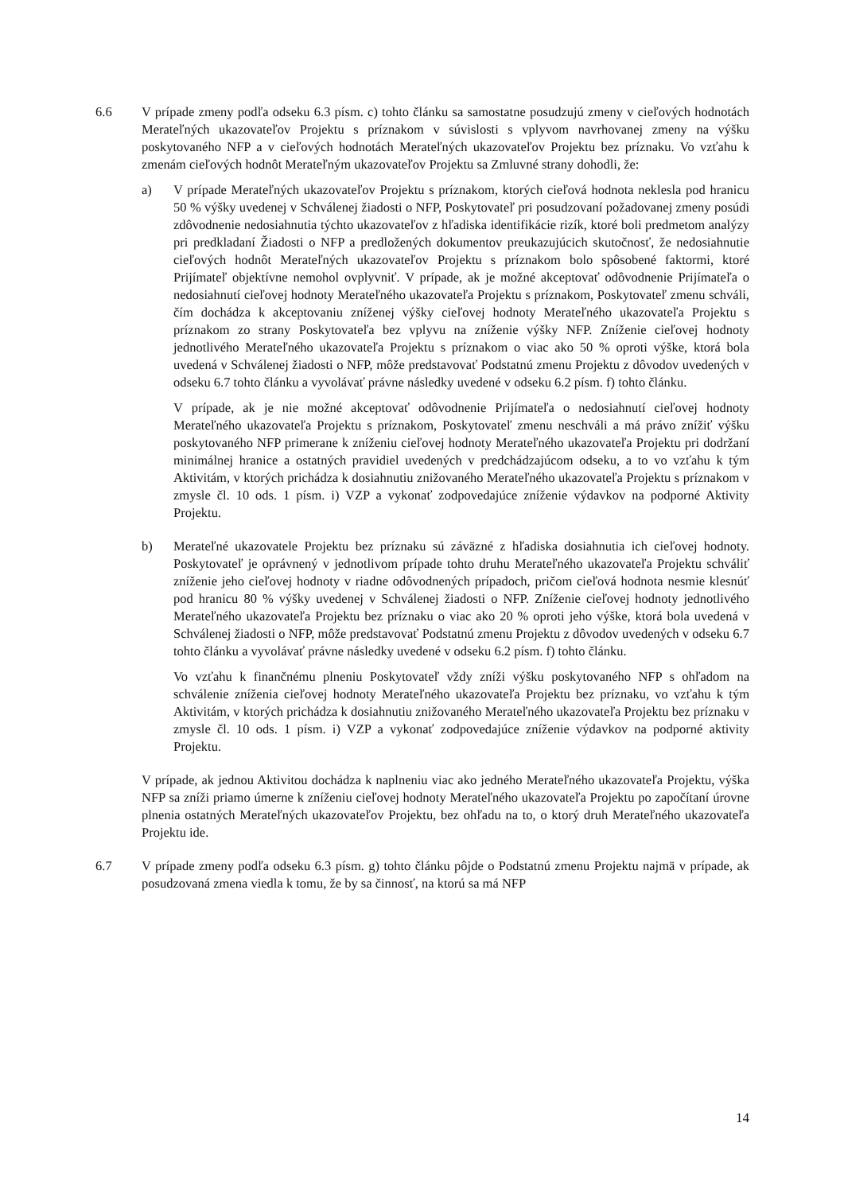6.6 V prípade zmeny podľa odseku 6.3 písm. c) tohto článku sa samostatne posudzujú zmeny v cieľových hodnotách Merateľných ukazovateľov Projektu s príznakom v súvislosti s vplyvom navrhovanej zmeny na výšku poskytovaného NFP a v cieľových hodnotách Merateľných ukazovateľov Projektu bez príznaku. Vo vzťahu k zmenám cieľových hodnôt Merateľným ukazovateľov Projektu sa Zmluvné strany dohodli, že:
a) V prípade Merateľných ukazovateľov Projektu s príznakom, ktorých cieľová hodnota neklesla pod hranicu 50 % výšky uvedenej v Schválenej žiadosti o NFP, Poskytovateľ pri posudzovaní požadovanej zmeny posúdi zdôvodnenie nedosiahnutia týchto ukazovateľov z hľadiska identifikácie rizík, ktoré boli predmetom analýzy pri predkladaní Žiadosti o NFP a predložených dokumentov preukazujúcich skutočnosť, že nedosiahnutie cieľových hodnôt Merateľných ukazovateľov Projektu s príznakom bolo spôsobené faktormi, ktoré Prijímateľ objektívne nemohol ovplyvniť. V prípade, ak je možné akceptovať odôvodnenie Prijímateľa o nedosiahnutí cieľovej hodnoty Merateľného ukazovateľa Projektu s príznakom, Poskytovateľ zmenu schváli, čím dochádza k akceptovaniu zníženej výšky cieľovej hodnoty Merateľného ukazovateľa Projektu s príznakom zo strany Poskytovateľa bez vplyvu na zníženie výšky NFP. Zníženie cieľovej hodnoty jednotlivého Merateľného ukazovateľa Projektu s príznakom o viac ako 50 % oproti výške, ktorá bola uvedená v Schválenej žiadosti o NFP, môže predstavovať Podstatnú zmenu Projektu z dôvodov uvedených v odseku 6.7 tohto článku a vyvolávať právne následky uvedené v odseku 6.2 písm. f) tohto článku.
V prípade, ak je nie možné akceptovať odôvodnenie Prijímateľa o nedosiahnutí cieľovej hodnoty Merateľného ukazovateľa Projektu s príznakom, Poskytovateľ zmenu neschváli a má právo znížiť výšku poskytovaného NFP primerane k zníženiu cieľovej hodnoty Merateľného ukazovateľa Projektu pri dodržaní minimálnej hranice a ostatných pravidiel uvedených v predchádzajúcom odseku, a to vo vzťahu k tým Aktivitám, v ktorých prichádza k dosiahnutiu znižovaného Merateľného ukazovateľa Projektu s príznakom v zmysle čl. 10 ods. 1 písm. i) VZP a vykonať zodpovedajúce zníženie výdavkov na podporné Aktivity Projektu.
b) Merateľné ukazovatele Projektu bez príznaku sú záväzné z hľadiska dosiahnutia ich cieľovej hodnoty. Poskytovateľ je oprávnený v jednotlivom prípade tohto druhu Merateľného ukazovateľa Projektu schváliť zníženie jeho cieľovej hodnoty v riadne odôvodnených prípadoch, pričom cieľová hodnota nesmie klesnúť pod hranicu 80 % výšky uvedenej v Schválenej žiadosti o NFP. Zníženie cieľovej hodnoty jednotlivého Merateľného ukazovateľa Projektu bez príznaku o viac ako 20 % oproti jeho výške, ktorá bola uvedená v Schválenej žiadosti o NFP, môže predstavovať Podstatnú zmenu Projektu z dôvodov uvedených v odseku 6.7 tohto článku a vyvolávať právne následky uvedené v odseku 6.2 písm. f) tohto článku.
Vo vzťahu k finančnému plneniu Poskytovateľ vždy zníži výšku poskytovaného NFP s ohľadom na schválenie zníženia cieľovej hodnoty Merateľného ukazovateľa Projektu bez príznaku, vo vzťahu k tým Aktivitám, v ktorých prichádza k dosiahnutiu znižovaného Merateľného ukazovateľa Projektu bez príznaku v zmysle čl. 10 ods. 1 písm. i) VZP a vykonať zodpovedajúce zníženie výdavkov na podporné aktivity Projektu.
V prípade, ak jednou Aktivitou dochádza k naplneniu viac ako jedného Merateľného ukazovateľa Projektu, výška NFP sa zníži priamo úmerne k zníženiu cieľovej hodnoty Merateľného ukazovateľa Projektu po započítaní úrovne plnenia ostatných Merateľných ukazovateľov Projektu, bez ohľadu na to, o ktorý druh Merateľného ukazovateľa Projektu ide.
6.7 V prípade zmeny podľa odseku 6.3 písm. g) tohto článku pôjde o Podstatnú zmenu Projektu najmä v prípade, ak posudzovaná zmena viedla k tomu, že by sa činnosť, na ktorú sa má NFP
14